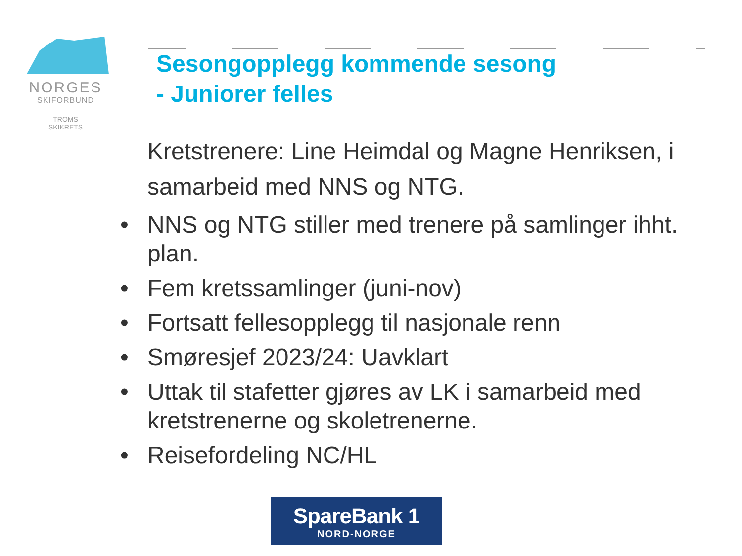NORGES
SKIFORBUND
TROMS
SKIKRETS
Sesongopplegg kommende sesong
- Juniorer felles
Kretstrenere: Line Heimdal og Magne Henriksen, i samarbeid med NNS og NTG.
• NNS og NTG stiller med trenere på samlinger ihht. plan.
• Fem kretssamlinger (juni-nov)
• Fortsatt fellesopplegg til nasjonale renn
• Smøresjef 2023/24: Uavklart
• Uttak til stafetter gjøres av LK i samarbeid med kretstrenerne og skoletrenerne.
• Reisefordeling NC/HL
SpareBank 1
NORD-NORGE